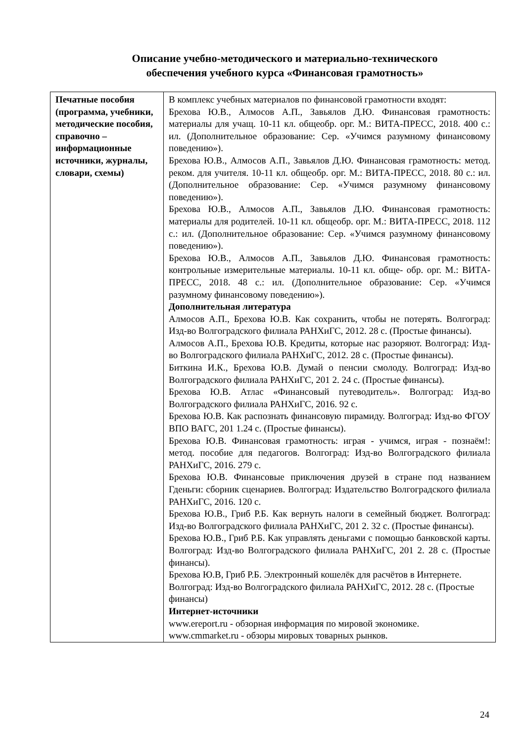Описание учебно-методического и материально-технического
обеспечения учебного курса «Финансовая грамотность»
| Печатные пособия (программа, учебники, методические пособия, справочно – информационные источники, журналы, словари, схемы) | В комплекс учебных материалов по финансовой грамотности входят: Брехова Ю.В., Алмосов А.П., Завьялов Д.Ю. Финансовая грамотность: материалы для учащ. 10-11 кл. общеобр. орг. М.: ВИТА-ПРЕСС, 2018. 400 с.: ил. (Дополнительное образование: Сер. «Учимся разумному финансовому поведению»). Брехова Ю.В., Алмосов А.П., Завьялов Д.Ю. Финансовая грамотность: метод. реком. для учителя. 10-11 кл. общеобр. орг. М.: ВИТА-ПРЕСС, 2018. 80 с.: ил. (Дополнительное образование: Сер. «Учимся разумному финансовому поведению»). Брехова Ю.В., Алмосов А.П., Завьялов Д.Ю. Финансовая грамотность: материалы для родителей. 10-11 кл. общеобр. орг. М.: ВИТА-ПРЕСС, 2018. 112 с.: ил. (Дополнительное образование: Сер. «Учимся разумному финансовому поведению»). Брехова Ю.В., Алмосов А.П., Завьялов Д.Ю. Финансовая грамотность: контрольные измерительные материалы. 10-11 кл. обще- обр. орг. М.: ВИТА-ПРЕСС, 2018. 48 с.: ил. (Дополнительное образование: Сер. «Учимся разумному финансовому поведению»). Дополнительная литература Алмосов А.П., Брехова Ю.В. Как сохранить, чтобы не потерять. Волгоград: Изд-во Волгоградского филиала РАНХиГС, 2012. 28 с. (Простые финансы). Алмосов А.П., Брехова Ю.В. Кредиты, которые нас разоряют. Волгоград: Изд-во Волгоградского филиала РАНХиГС, 2012. 28 с. (Простые финансы). Биткина И.К., Брехова Ю.В. Думай о пенсии смолоду. Волгоград: Изд-во Волгоградского филиала РАНХиГС, 201 2. 24 с. (Простые финансы). Брехова Ю.В. Атлас «Финансовый путеводитель». Волгоград: Изд-во Волгоградского филиала РАНХиГС, 2016. 92 с. Брехова Ю.В. Как распознать финансовую пирамиду. Волгоград: Изд-во ФГОУ ВПО ВАГС, 201 1.24 с. (Простые финансы). Брехова Ю.В. Финансовая грамотность: играя - учимся, играя - познаём!: метод. пособие для педагогов. Волгоград: Изд-во Волгоградского филиала РАНХиГС, 2016. 279 с. Брехова Ю.В. Финансовые приключения друзей в стране под названием Гденьги: сборник сценариев. Волгоград: Издательство Волгоградского филиала РАНХиГС, 2016. 120 с. Брехова Ю.В., Гриб Р.Б. Как вернуть налоги в семейный бюджет. Волгоград: Изд-во Волгоградского филиала РАНХиГС, 201 2. 32 с. (Простые финансы). Брехова Ю.В., Гриб Р.Б. Как управлять деньгами с помощью банковской карты. Волгоград: Изд-во Волгоградского филиала РАНХиГС, 201 2. 28 с. (Простые финансы). Брехова Ю.В, Гриб Р.Б. Электронный кошелёк для расчётов в Интернете. Волгоград: Изд-во Волгоградского филиала РАНХиГС, 2012. 28 с. (Простые финансы) Интернет-источники www.ereport.ru - обзорная информация по мировой экономике. www.cmmarket.ru - обзоры мировых товарных рынков. |
24